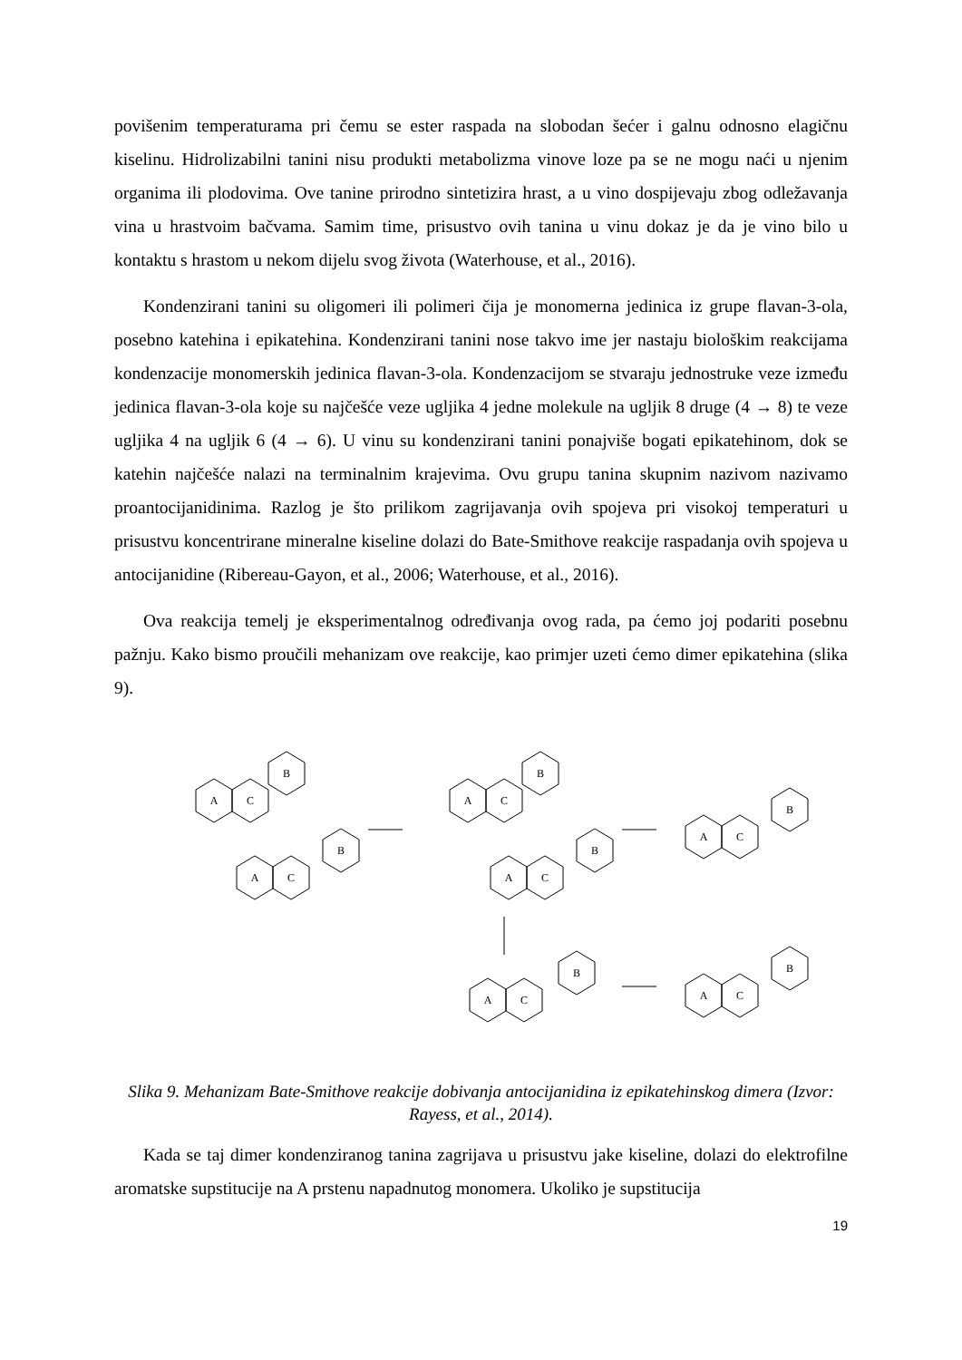povišenim temperaturama pri čemu se ester raspada na slobodan šećer i galnu odnosno elagičnu kiselinu. Hidrolizabilni tanini nisu produkti metabolizma vinove loze pa se ne mogu naći u njenim organima ili plodovima. Ove tanine prirodno sintetizira hrast, a u vino dospijevaju zbog odležavanja vina u hrastvoim bačvama. Samim time, prisustvo ovih tanina u vinu dokaz je da je vino bilo u kontaktu s hrastom u nekom dijelu svog života (Waterhouse, et al., 2016).
Kondenzirani tanini su oligomeri ili polimeri čija je monomerna jedinica iz grupe flavan-3-ola, posebno katehina i epikatehina. Kondenzirani tanini nose takvo ime jer nastaju biološkim reakcijama kondenzacije monomerskih jedinica flavan-3-ola. Kondenzacijom se stvaraju jednostruke veze između jedinica flavan-3-ola koje su najčešće veze ugljika 4 jedne molekule na ugljik 8 druge (4 → 8) te veze ugljika 4 na ugljik 6 (4 → 6). U vinu su kondenzirani tanini ponajviše bogati epikatehinom, dok se katehin najčešće nalazi na terminalnim krajevima. Ovu grupu tanina skupnim nazivom nazivamo proantocijanidinima. Razlog je što prilikom zagrijavanja ovih spojeva pri visokoj temperaturi u prisustvu koncentrirane mineralne kiseline dolazi do Bate-Smithove reakcije raspadanja ovih spojeva u antocijanidine (Ribereau-Gayon, et al., 2006; Waterhouse, et al., 2016).
Ova reakcija temelj je eksperimentalnog određivanja ovog rada, pa ćemo joj podariti posebnu pažnju. Kako bismo proučili mehanizam ove reakcije, kao primjer uzeti ćemo dimer epikatehina (slika 9).
A
C
B
A
C
B
A
C
B
A
C
B
A
C
B
A
C
B
A
C
B
Slika 9. Mehanizam Bate-Smithove reakcije dobivanja antocijanidina iz epikatehinskog dimera (Izvor: Rayess, et al., 2014).
Kada se taj dimer kondenziranog tanina zagrijava u prisustvu jake kiseline, dolazi do elektrofilne aromatske supstitucije na A prstenu napadnutog monomera. Ukoliko je supstitucija
19